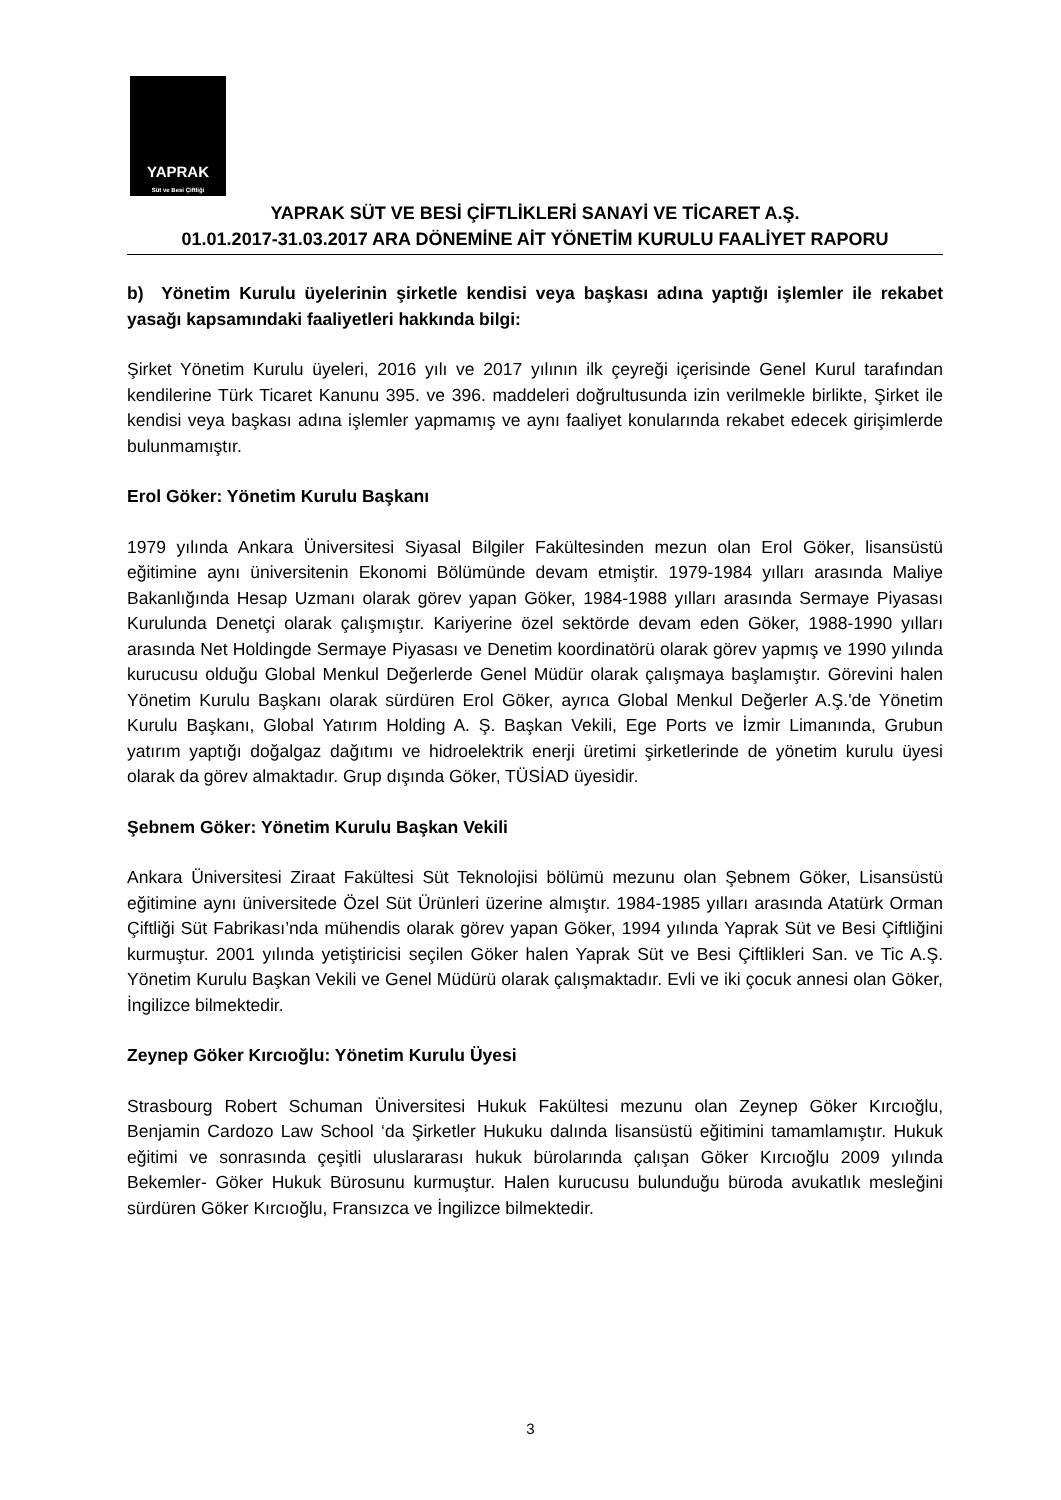YAPRAK
Süt ve Besi Çiftliği
YAPRAK SÜT VE BESİ ÇİFTLİKLERİ SANAYİ VE TİCARET A.Ş.
01.01.2017-31.03.2017 ARA DÖNEMİNE AİT YÖNETİM KURULU FAALİYET RAPORU
b) Yönetim Kurulu üyelerinin şirketle kendisi veya başkası adına yaptığı işlemler ile rekabet yasağı kapsamındaki faaliyetleri hakkında bilgi:
Şirket Yönetim Kurulu üyeleri, 2016 yılı ve 2017 yılının ilk çeyreği içerisinde Genel Kurul tarafından kendilerine Türk Ticaret Kanunu 395. ve 396. maddeleri doğrultusunda izin verilmekle birlikte, Şirket ile kendisi veya başkası adına işlemler yapmamış ve aynı faaliyet konularında rekabet edecek girişimlerde bulunmamıştır.
Erol Göker: Yönetim Kurulu Başkanı
1979 yılında Ankara Üniversitesi Siyasal Bilgiler Fakültesinden mezun olan Erol Göker, lisansüstü eğitimine aynı üniversitenin Ekonomi Bölümünde devam etmiştir. 1979-1984 yılları arasında Maliye Bakanlığında Hesap Uzmanı olarak görev yapan Göker, 1984-1988 yılları arasında Sermaye Piyasası Kurulunda Denetçi olarak çalışmıştır. Kariyerine özel sektörde devam eden Göker, 1988-1990 yılları arasında Net Holdingde Sermaye Piyasası ve Denetim koordinatörü olarak görev yapmış ve 1990 yılında kurucusu olduğu Global Menkul Değerlerde Genel Müdür olarak çalışmaya başlamıştır. Görevini halen Yönetim Kurulu Başkanı olarak sürdüren Erol Göker, ayrıca Global Menkul Değerler A.Ş.'de Yönetim Kurulu Başkanı, Global Yatırım Holding A. Ş. Başkan Vekili, Ege Ports ve İzmir Limanında, Grubun yatırım yaptığı doğalgaz dağıtımı ve hidroelektrik enerji üretimi şirketlerinde de yönetim kurulu üyesi olarak da görev almaktadır. Grup dışında Göker, TÜSİAD üyesidir.
Şebnem Göker: Yönetim Kurulu Başkan Vekili
Ankara Üniversitesi Ziraat Fakültesi Süt Teknolojisi bölümü mezunu olan Şebnem Göker, Lisansüstü eğitimine aynı üniversitede Özel Süt Ürünleri üzerine almıştır. 1984-1985 yılları arasında Atatürk Orman Çiftliği Süt Fabrikası’nda mühendis olarak görev yapan Göker, 1994 yılında Yaprak Süt ve Besi Çiftliğini kurmuştur. 2001 yılında yetiştiricisi seçilen Göker halen Yaprak Süt ve Besi Çiftlikleri San. ve Tic A.Ş. Yönetim Kurulu Başkan Vekili ve Genel Müdürü olarak çalışmaktadır. Evli ve iki çocuk annesi olan Göker, İngilizce bilmektedir.
Zeynep Göker Kırcıoğlu: Yönetim Kurulu Üyesi
Strasbourg Robert Schuman Üniversitesi Hukuk Fakültesi mezunu olan Zeynep Göker Kırcıoğlu, Benjamin Cardozo Law School ‘da Şirketler Hukuku dalında lisansüstü eğitimini tamamlamıştır. Hukuk eğitimi ve sonrasında çeşitli uluslararası hukuk bürolarında çalışan Göker Kırcıoğlu 2009 yılında Bekemler- Göker Hukuk Bürosunu kurmuştur. Halen kurucusu bulunduğu büroda avukatlık mesleğini sürdüren Göker Kırcıoğlu, Fransızca ve İngilizce bilmektedir.
3